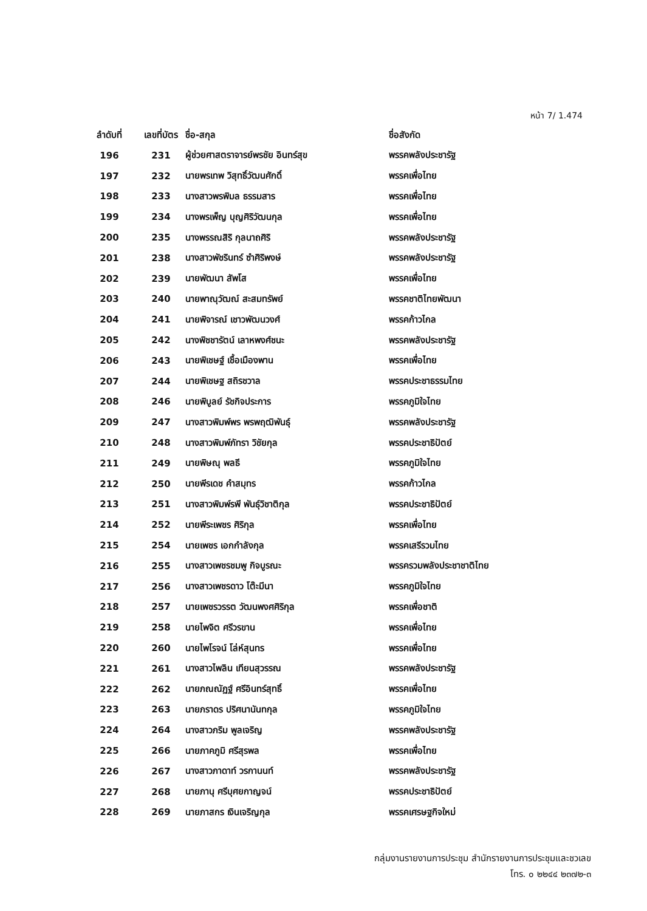หน้า 7/ 1.474
| ลำดับที่ | เลขที่บัตร | ชื่อ-สกุล | ชื่อสังกัด |
| --- | --- | --- | --- |
| 196 | 231 | ผู้ช่วยศาสตราจารย์พรชัย อินทร์สุข | พรรคพลังประชารัฐ |
| 197 | 232 | นายพรเทพ วิสุทธิ์วัฒนศักดิ์ | พรรคเพื่อไทย |
| 198 | 233 | นางสาวพรพิมล ธรรมสาร | พรรคเพื่อไทย |
| 199 | 234 | นางพรเพ็ญ บุญศิริวัฒนกุล | พรรคเพื่อไทย |
| 200 | 235 | นางพรรณสิริ กุลนาถศิริ | พรรคพลังประชารัฐ |
| 201 | 238 | นางสาวพัชรินทร์ ซำศิริพงษ์ | พรรคพลังประชารัฐ |
| 202 | 239 | นายพัฒนา สัพโส | พรรคเพื่อไทย |
| 203 | 240 | นายพาณุวัฒณ์ สะสมทรัพย์ | พรรคชาติไทยพัฒนา |
| 204 | 241 | นายพิจารณ์ เชาวพัฒนวงศ์ | พรรคก้าวไกล |
| 205 | 242 | นางพิชชารัตน์ เลาหพงศ์ชนะ | พรรคพลังประชารัฐ |
| 206 | 243 | นายพิเชษฐ์ เชื้อเมืองพาน | พรรคเพื่อไทย |
| 207 | 244 | นายพิเชษฐ สถิรชวาล | พรรคประชาธรรมไทย |
| 208 | 246 | นายพิบูลย์ รัชกิจประการ | พรรคภูมิใจไทย |
| 209 | 247 | นางสาวพิมพ์พร พรพฤฒิพันธุ์ | พรรคพลังประชารัฐ |
| 210 | 248 | นางสาวพิมพ์ภัทรา วิชัยกุล | พรรคประชาธิปัตย์ |
| 211 | 249 | นายพิษณุ พลธี | พรรคภูมิใจไทย |
| 212 | 250 | นายพีรเดช คำสมุทร | พรรคก้าวไกล |
| 213 | 251 | นางสาวพิมพ์รพี พันธุ์วิชาติกุล | พรรคประชาธิปัตย์ |
| 214 | 252 | นายพีระเพชร ศิริกุล | พรรคเพื่อไทย |
| 215 | 254 | นายเพชร เอกกำลังกุล | พรรคเสรีรวมไทย |
| 216 | 255 | นางสาวเพชรชมพู กิจบูรณะ | พรรครวมพลังประชาชาติไทย |
| 217 | 256 | นางสาวเพชรดาว โต๊ะมีนา | พรรคภูมิใจไทย |
| 218 | 257 | นายเพชรวรรต วัฒนพงศศิริกุล | พรรคเพื่อชาติ |
| 219 | 258 | นายไพจิต ศรีวรขาน | พรรคเพื่อไทย |
| 220 | 260 | นายไพโรจน์ โล่ห์สุนทร | พรรคเพื่อไทย |
| 221 | 261 | นางสาวไพลิน เทียนสุวรรณ | พรรคพลังประชารัฐ |
| 222 | 262 | นายภณณัฏฐ์ ศรีอินทร์สุทธิ์ | พรรคเพื่อไทย |
| 223 | 263 | นายภราดร ปริศนานันทกุล | พรรคภูมิใจไทย |
| 224 | 264 | นางสาวภริม พูลเจริญ | พรรคพลังประชารัฐ |
| 225 | 266 | นายภาคภูมิ ศรีสุรพล | พรรคเพื่อไทย |
| 226 | 267 | นางสาวภาดาท์ วรกานนท์ | พรรคพลังประชารัฐ |
| 227 | 268 | นายภานุ ศรีบุศยกาญจน์ | พรรคประชาธิปัตย์ |
| 228 | 269 | นายภาสกร เงินเจริญกุล | พรรคเศรษฐกิจใหม่ |
กลุ่มงานรายงานการประชุม สำนักรายงานการประชุมและชวเลข
โทร. ๐ ๒๒๔๔ ๒๓๗๒-๓